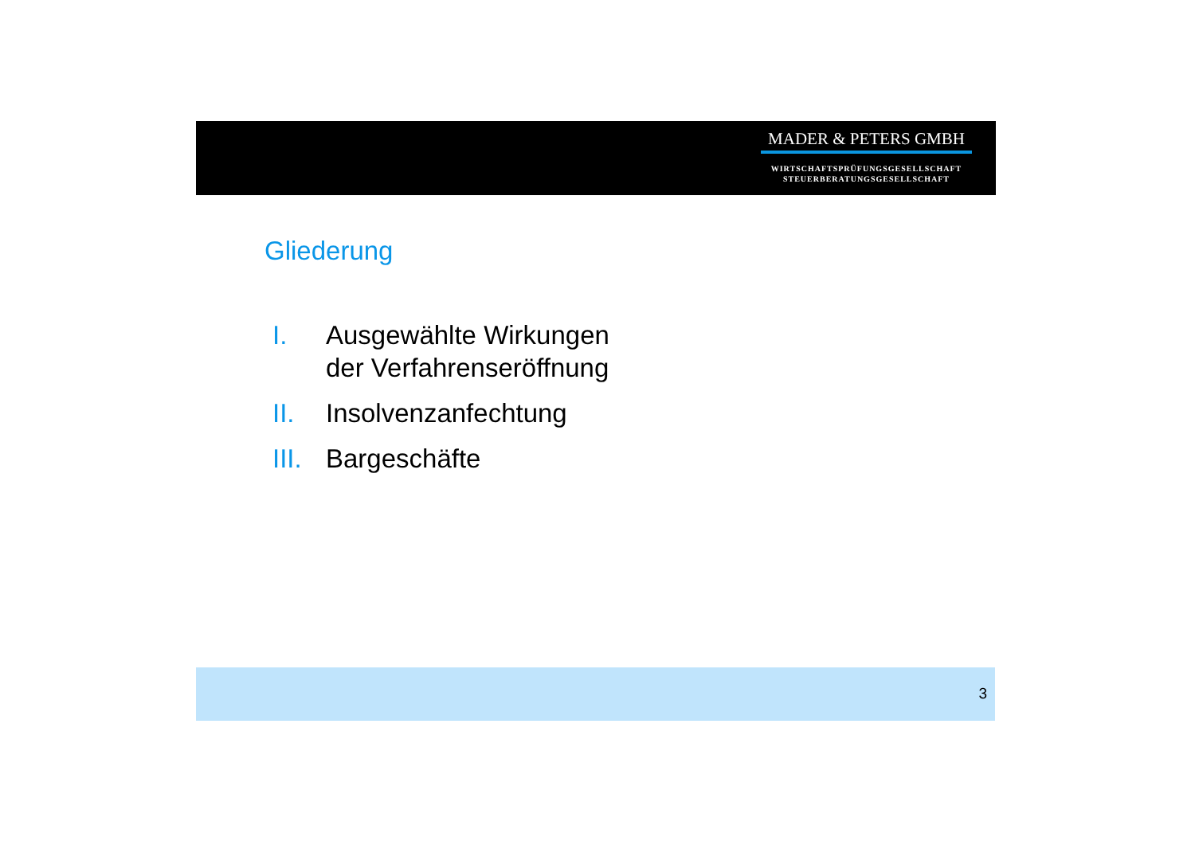MADER & PETERS GMBH
WIRTSCHAFTSPRÜFUNGSGESELLSCHAFT
STEUERBERATUNGSGESELLSCHAFT
Gliederung
I. Ausgewählte Wirkungen
der Verfahrenseröffnung
II. Insolvenzanfechtung
III. Bargeschäfte
3